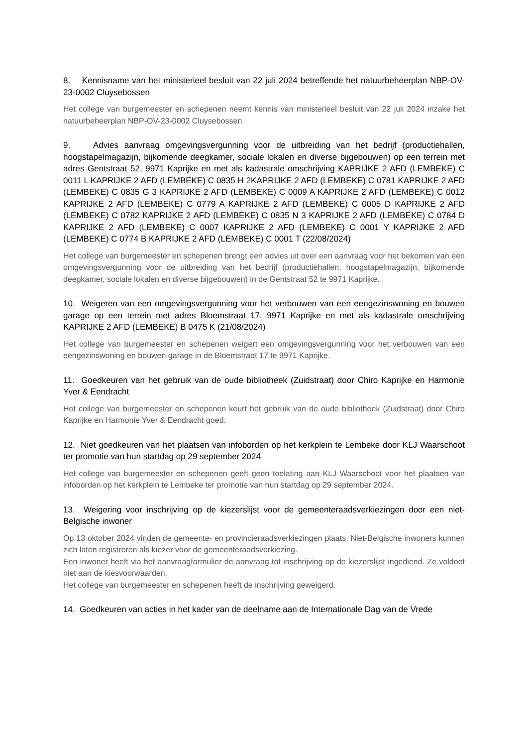8. Kennisname van het ministerieel besluit van 22 juli 2024 betreffende het natuurbeheerplan NBP-OV-23-0002 Cluysebossen
Het college van burgemeester en schepenen neemt kennis van ministerieel besluit van 22 juli 2024 inzake het natuurbeheerplan NBP-OV-23-0002 Cluysebossen.
9. Advies aanvraag omgevingsvergunning voor de uitbreiding van het bedrijf (productiehallen, hoogstapelmagazijn, bijkomende deegkamer, sociale lokalen en diverse bijgebouwen) op een terrein met adres Gentstraat 52, 9971 Kaprijke en met als kadastrale omschrijving KAPRIJKE 2 AFD (LEMBEKE) C 0011 L KAPRIJKE 2 AFD (LEMBEKE) C 0835 H 2KAPRIJKE 2 AFD (LEMBEKE) C 0781 KAPRIJKE 2 AFD (LEMBEKE) C 0835 G 3 KAPRIJKE 2 AFD (LEMBEKE) C 0009 A KAPRIJKE 2 AFD (LEMBEKE) C 0012 KAPRIJKE 2 AFD (LEMBEKE) C 0779 A KAPRIJKE 2 AFD (LEMBEKE) C 0005 D KAPRIJKE 2 AFD (LEMBEKE) C 0782 KAPRIJKE 2 AFD (LEMBEKE) C 0835 N 3 KAPRIJKE 2 AFD (LEMBEKE) C 0784 D KAPRIJKE 2 AFD (LEMBEKE) C 0007 KAPRIJKE 2 AFD (LEMBEKE) C 0001 Y KAPRIJKE 2 AFD (LEMBEKE) C 0774 B KAPRIJKE 2 AFD (LEMBEKE) C 0001 T (22/08/2024)
Het college van burgemeester en schepenen brengt een advies uit over een aanvraag voor het bekomen van een omgevingsvergunning voor de uitbreiding van het bedrijf (productiehallen, hoogstapelmagazijn, bijkomende deegkamer, sociale lokalen en diverse bijgebouwen) in de Gentstraat 52 te 9971 Kaprijke.
10. Weigeren van een omgevingsvergunning voor het verbouwen van een eengezinswoning en bouwen garage op een terrein met adres Bloemstraat 17, 9971 Kaprijke en met als kadastrale omschrijving KAPRIJKE 2 AFD (LEMBEKE) B 0475 K (21/08/2024)
Het college van burgemeester en schepenen weigert een omgevingsvergunning voor het verbouwen van een eengezinswoning en bouwen garage in de Bloemstraat 17 te 9971 Kaprijke.
11. Goedkeuren van het gebruik van de oude bibliotheek (Zuidstraat) door Chiro Kaprijke en Harmonie Yver & Eendracht
Het college van burgemeester en schepenen keurt het gebruik van de oude bibliotheek (Zuidstraat) door Chiro Kaprijke en Harmonie Yver & Eendracht goed.
12. Niet goedkeuren van het plaatsen van infoborden op het kerkplein te Lembeke door KLJ Waarschoot ter promotie van hun startdag op 29 september 2024
Het college van burgemeester en schepenen geeft geen toelating aan KLJ Waarschoot voor het plaatsen van infoborden op het kerkplein te Lembeke ter promotie van hun startdag op 29 september 2024.
13. Weigering voor inschrijving op de kiezerslijst voor de gemeenteraadsverkiezingen door een niet-Belgische inwoner
Op 13 oktober 2024 vinden de gemeente- en provincieraadsverkiezingen plaats. Niet-Belgische inwoners kunnen zich laten registreren als kiezer voor de gemeenteraadsverkiezing.
Een inwoner heeft via het aanvraagformulier de aanvraag tot inschrijving op de kiezerslijst ingediend. Ze voldoet niet aan de kiesvoorwaarden.
Het college van burgemeester en schepenen heeft de inschrijving geweigerd.
14. Goedkeuren van acties in het kader van de deelname aan de Internationale Dag van de Vrede